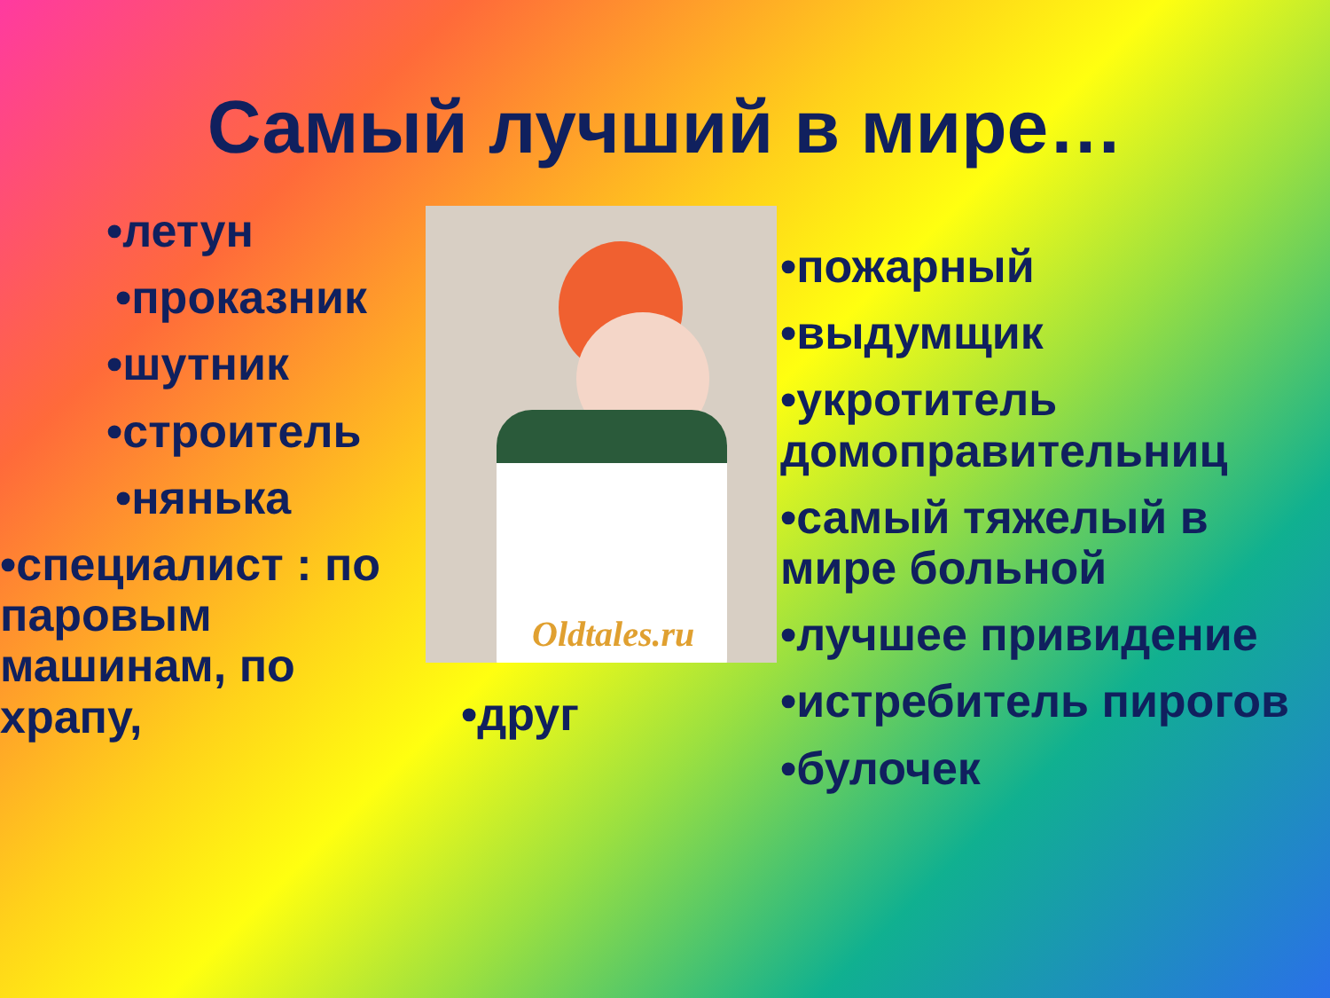Самый лучший в мире…
•летун
•проказник
•шутник
•строитель
•нянька
•специалист : по паровым машинам, по храпу,
Oldtales.ru
•друг
•пожарный
•выдумщик
•укротитель домоправительниц
•самый тяжелый в мире больной
•лучшее привидение
•истребитель пирогов
•булочек